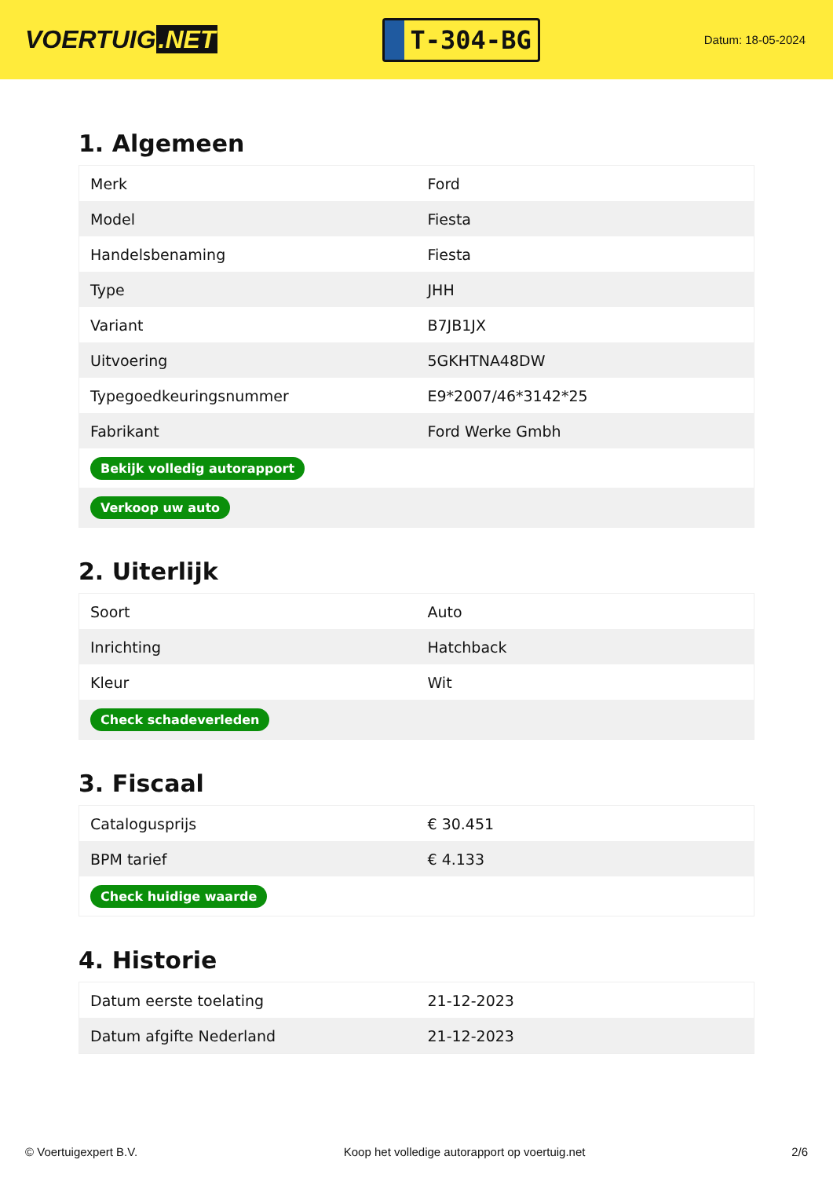VOERTUIG.NET
T-304-BG
Datum: 18-05-2024
1. Algemeen
| Merk | Ford |
| Model | Fiesta |
| Handelsbenaming | Fiesta |
| Type | JHH |
| Variant | B7JB1JX |
| Uitvoering | 5GKHTNA48DW |
| Typegoedkeuringsnummer | E9*2007/46*3142*25 |
| Fabrikant | Ford Werke Gmbh |
| Bekijk volledig autorapport | |
| Verkoop uw auto | |
2. Uiterlijk
| Soort | Auto |
| Inrichting | Hatchback |
| Kleur | Wit |
| Check schadeverleden | |
3. Fiscaal
| Catalogusprijs | € 30.451 |
| BPM tarief | € 4.133 |
| Check huidige waarde | |
4. Historie
| Datum eerste toelating | 21-12-2023 |
| Datum afgifte Nederland | 21-12-2023 |
© Voertuigexpert B.V. Koop het volledige autorapport op voertuig.net 2/6